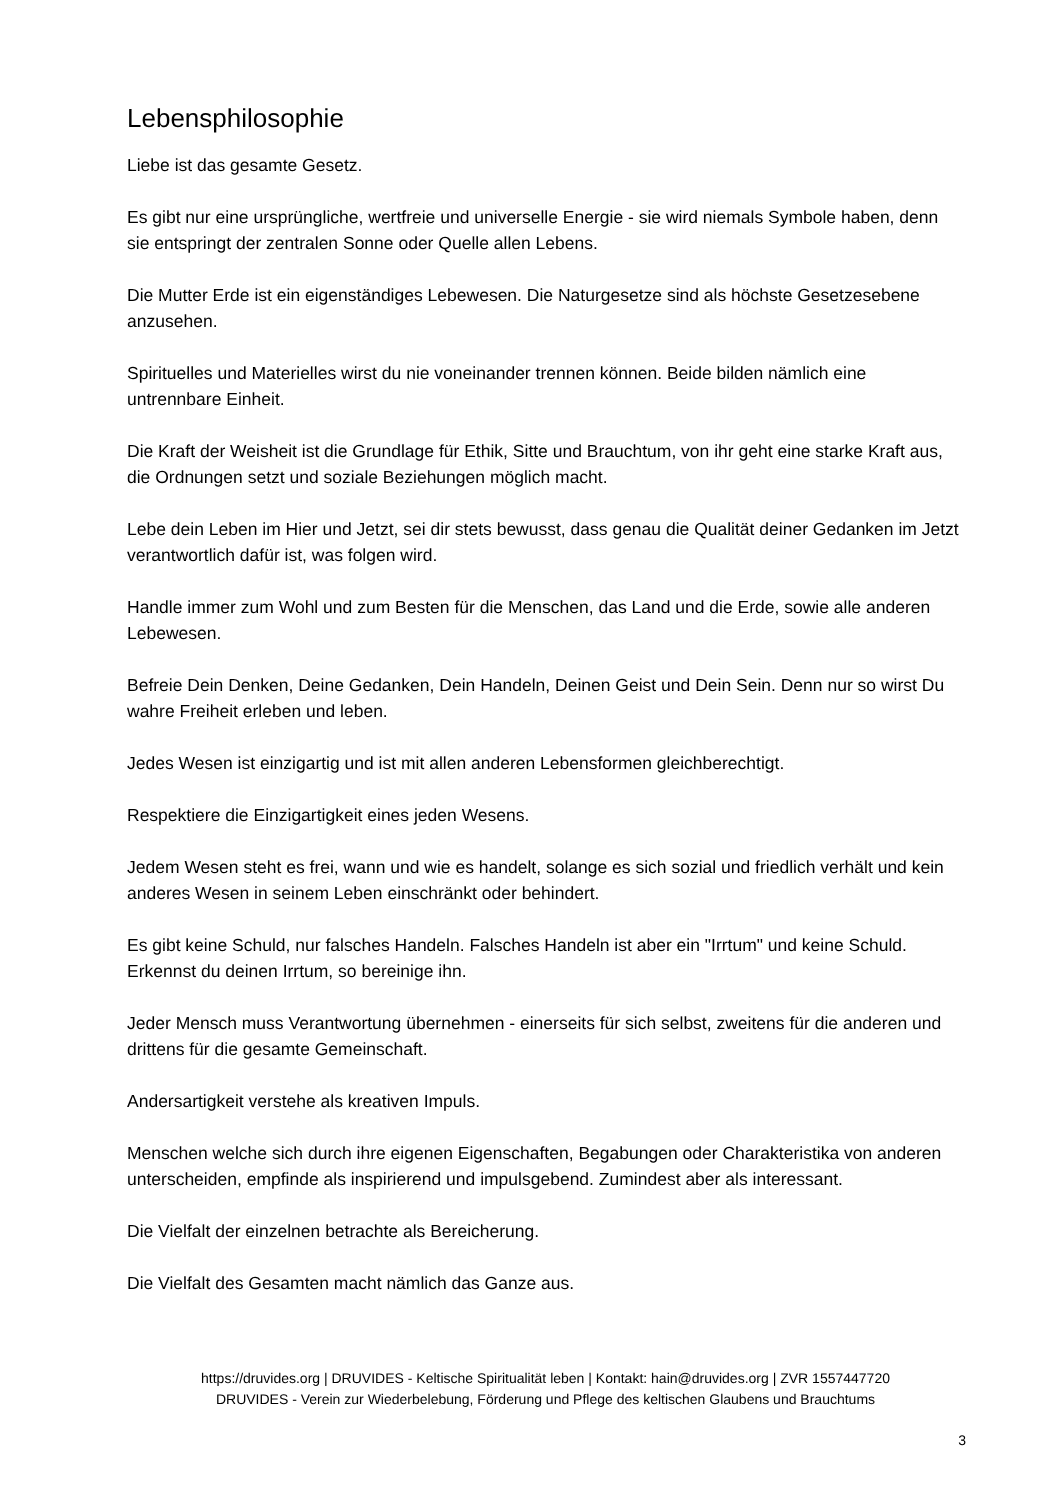Lebensphilosophie
Liebe ist das gesamte Gesetz.
Es gibt nur eine ursprüngliche, wertfreie und universelle Energie - sie wird niemals Symbole haben, denn sie entspringt der zentralen Sonne oder Quelle allen Lebens.
Die Mutter Erde ist ein eigenständiges Lebewesen. Die Naturgesetze sind als höchste Gesetzesebene anzusehen.
Spirituelles und Materielles wirst du nie voneinander trennen können. Beide bilden nämlich eine untrennbare Einheit.
Die Kraft der Weisheit ist die Grundlage für Ethik, Sitte und Brauchtum, von ihr geht eine starke Kraft aus, die Ordnungen setzt und soziale Beziehungen möglich macht.
Lebe dein Leben im Hier und Jetzt, sei dir stets bewusst, dass genau die Qualität deiner Gedanken im Jetzt verantwortlich dafür ist, was folgen wird.
Handle immer zum Wohl und zum Besten für die Menschen, das Land und die Erde, sowie alle anderen Lebewesen.
Befreie Dein Denken, Deine Gedanken, Dein Handeln, Deinen Geist und Dein Sein. Denn nur so wirst Du wahre Freiheit erleben und leben.
Jedes Wesen ist einzigartig und ist mit allen anderen Lebensformen gleichberechtigt.
Respektiere die Einzigartigkeit eines jeden Wesens.
Jedem Wesen steht es frei, wann und wie es handelt, solange es sich sozial und friedlich verhält und kein anderes Wesen in seinem Leben einschränkt oder behindert.
Es gibt keine Schuld, nur falsches Handeln. Falsches Handeln ist aber ein "Irrtum" und keine Schuld. Erkennst du deinen Irrtum, so bereinige ihn.
Jeder Mensch muss Verantwortung übernehmen - einerseits für sich selbst, zweitens für die anderen und drittens für die gesamte Gemeinschaft.
Andersartigkeit verstehe als kreativen Impuls.
Menschen welche sich durch ihre eigenen Eigenschaften, Begabungen oder Charakteristika von anderen unterscheiden, empfinde als inspirierend und impulsgebend. Zumindest aber als interessant.
Die Vielfalt der einzelnen betrachte als Bereicherung.
Die Vielfalt des Gesamten macht nämlich das Ganze aus.
https://druvides.org | DRUVIDES - Keltische Spiritualität leben | Kontakt: hain@druvides.org | ZVR 1557447720
DRUVIDES - Verein zur Wiederbelebung, Förderung und Pflege des keltischen Glaubens und Brauchtums
3